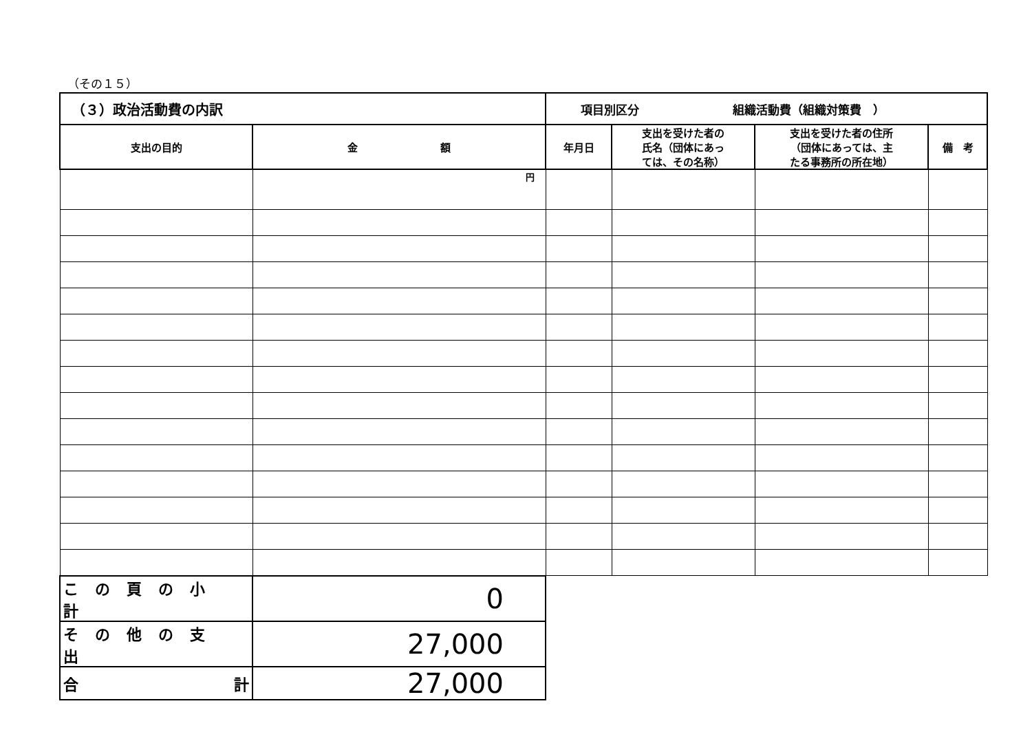（その１５）
| （３）政治活動費の内訳 | | 項目別区分 組織活動費（組織対策費 ） | | | |
| 支出の目的 | 金 額 | 年月日 | 支出を受けた者の 氏名（団体にあっ ては、その名称） | 支出を受けた者の住所 （団体にあっては、主 たる事務所の所在地） | 備 考 |
| | 円 | | | | |
| この頁の小計 | 0 | | | | |
| その他の支出 | 27,000 | | | | |
| 合 計 | 27,000 | | | | |